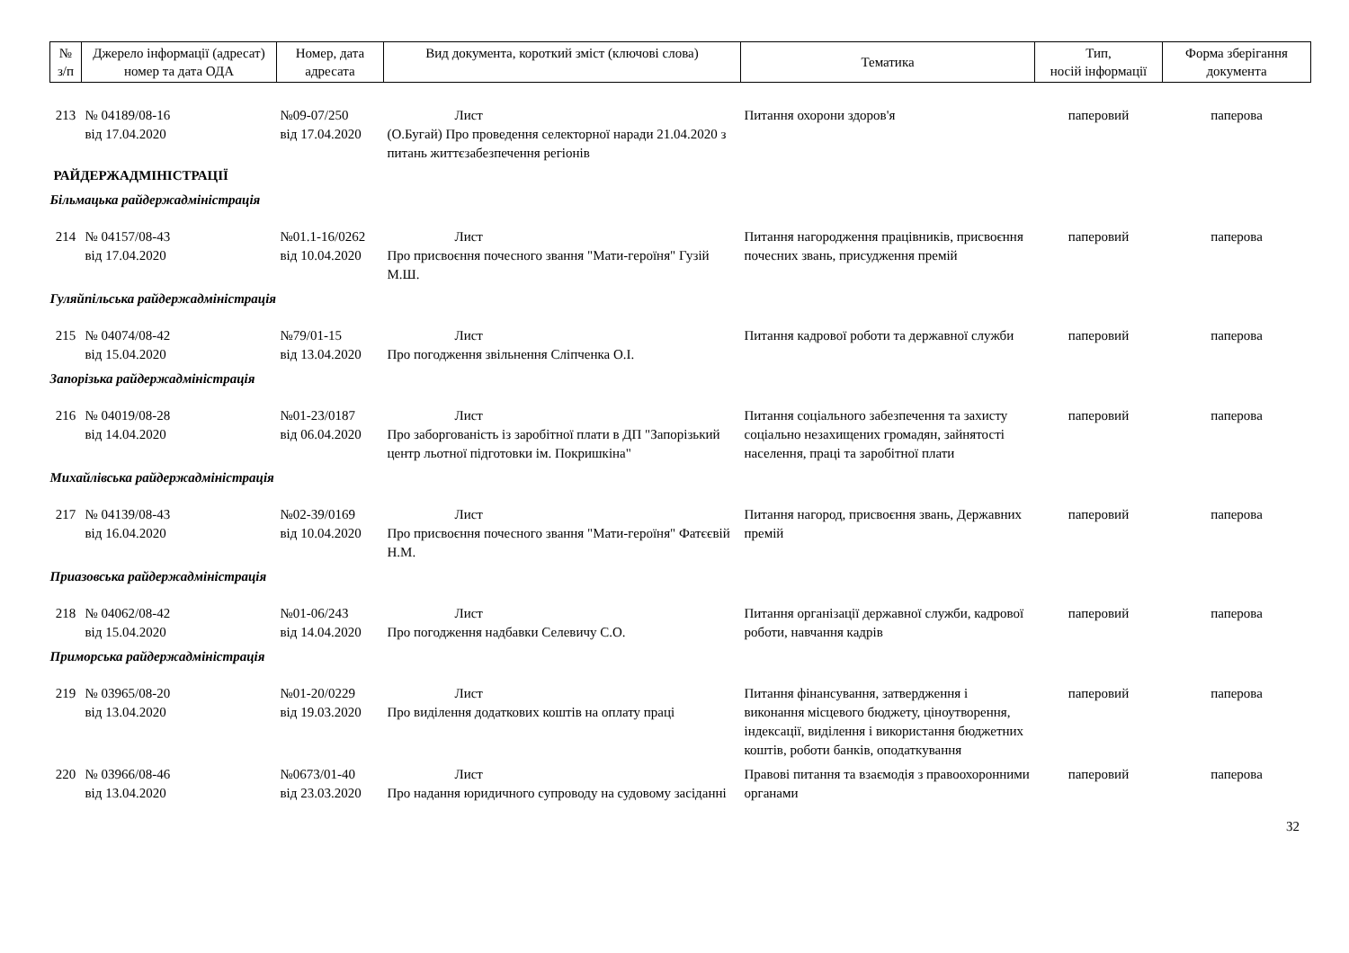| № з/п | Джерело інформації (адресат) номер та дата ОДА | Номер, дата адресата | Вид документа, короткий зміст (ключові слова) | Тематика | Тип, носій інформації | Форма зберігання документа |
| --- | --- | --- | --- | --- | --- | --- |
| 213 | № 04189/08-16 від 17.04.2020 | №09-07/250 від 17.04.2020 | Лист (О.Бугай) Про проведення селекторної наради 21.04.2020 з питань життєзабезпечення регіонів | Питання охорони здоров'я | паперовий | паперова |
| РАЙДЕРЖАДМІНІСТРАЦІЇ | | | | | | |
| Більмацька райдержадміністрація | | | | | | |
| 214 | № 04157/08-43 від 17.04.2020 | №01.1-16/0262 від 10.04.2020 | Лист Про присвоєння почесного звання "Мати-героїня" Гузій М.Ш. | Питання нагородження працівників, присвоєння почесних звань, присудження премій | паперовий | паперова |
| Гуляйпільська райдержадміністрація | | | | | | |
| 215 | № 04074/08-42 від 15.04.2020 | №79/01-15 від 13.04.2020 | Лист Про погодження звільнення Сліпченка О.І. | Питання кадрової роботи та державної служби | паперовий | паперова |
| Запорізька райдержадміністрація | | | | | | |
| 216 | № 04019/08-28 від 14.04.2020 | №01-23/0187 від 06.04.2020 | Лист Про заборгованість із заробітної плати в ДП "Запорізький центр льотної підготовки ім. Покришкіна" | Питання соціального забезпечення та захисту соціально незахищених громадян, зайнятості населення, праці та заробітної плати | паперовий | паперова |
| Михайлівська райдержадміністрація | | | | | | |
| 217 | № 04139/08-43 від 16.04.2020 | №02-39/0169 від 10.04.2020 | Лист Про присвоєння почесного звання "Мати-героїня" Фатєєвій Н.М. | Питання нагород, присвоєння звань, Державних премій | паперовий | паперова |
| Приазовська райдержадміністрація | | | | | | |
| 218 | № 04062/08-42 від 15.04.2020 | №01-06/243 від 14.04.2020 | Лист Про погодження надбавки Селевичу С.О. | Питання організації державної служби, кадрової роботи, навчання кадрів | паперовий | паперова |
| Приморська райдержадміністрація | | | | | | |
| 219 | № 03965/08-20 від 13.04.2020 | №01-20/0229 від 19.03.2020 | Лист Про виділення додаткових коштів на оплату праці | Питання фінансування, затвердження і виконання місцевого бюджету, ціноутворення, індексації, виділення і використання бюджетних коштів, роботи банків, оподаткування | паперовий | паперова |
| 220 | № 03966/08-46 від 13.04.2020 | №0673/01-40 від 23.03.2020 | Лист Про надання юридичного супроводу на судовому засіданні | Правові питання та взаємодія з правоохоронними органами | паперовий | паперова |
32